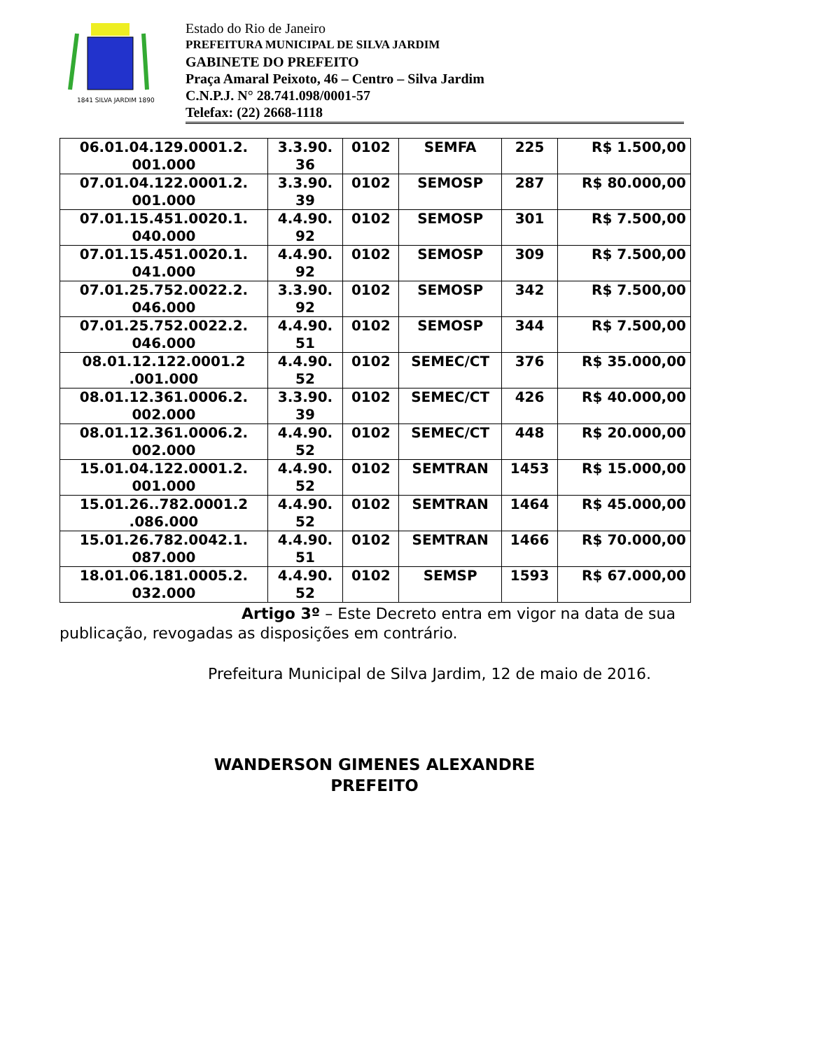1841 SILVA JARDIM 1890
Estado do Rio de Janeiro
PREFEITURA MUNICIPAL DE SILVA JARDIM
GABINETE DO PREFEITO
Praça Amaral Peixoto, 46 – Centro – Silva Jardim
C.N.P.J. N° 28.741.098/0001-57
Telefax: (22) 2668-1118
| 06.01.04.129.0001.2. 001.000 | 3.3.90. 36 | 0102 | SEMFA | 225 | R$ 1.500,00 |
| 07.01.04.122.0001.2. 001.000 | 3.3.90. 39 | 0102 | SEMOSP | 287 | R$ 80.000,00 |
| 07.01.15.451.0020.1. 040.000 | 4.4.90. 92 | 0102 | SEMOSP | 301 | R$ 7.500,00 |
| 07.01.15.451.0020.1. 041.000 | 4.4.90. 92 | 0102 | SEMOSP | 309 | R$ 7.500,00 |
| 07.01.25.752.0022.2. 046.000 | 3.3.90. 92 | 0102 | SEMOSP | 342 | R$ 7.500,00 |
| 07.01.25.752.0022.2. 046.000 | 4.4.90. 51 | 0102 | SEMOSP | 344 | R$ 7.500,00 |
| 08.01.12.122.0001.2 .001.000 | 4.4.90. 52 | 0102 | SEMEC/CT | 376 | R$ 35.000,00 |
| 08.01.12.361.0006.2. 002.000 | 3.3.90. 39 | 0102 | SEMEC/CT | 426 | R$ 40.000,00 |
| 08.01.12.361.0006.2. 002.000 | 4.4.90. 52 | 0102 | SEMEC/CT | 448 | R$ 20.000,00 |
| 15.01.04.122.0001.2. 001.000 | 4.4.90. 52 | 0102 | SEMTRAN | 1453 | R$ 15.000,00 |
| 15.01.26..782.0001.2 .086.000 | 4.4.90. 52 | 0102 | SEMTRAN | 1464 | R$ 45.000,00 |
| 15.01.26.782.0042.1. 087.000 | 4.4.90. 51 | 0102 | SEMTRAN | 1466 | R$ 70.000,00 |
| 18.01.06.181.0005.2. 032.000 | 4.4.90. 52 | 0102 | SEMSP | 1593 | R$ 67.000,00 |
Artigo 3º – Este Decreto entra em vigor na data de sua publicação, revogadas as disposições em contrário.
Prefeitura Municipal de Silva Jardim, 12 de maio de 2016.
WANDERSON GIMENES ALEXANDRE
PREFEITO